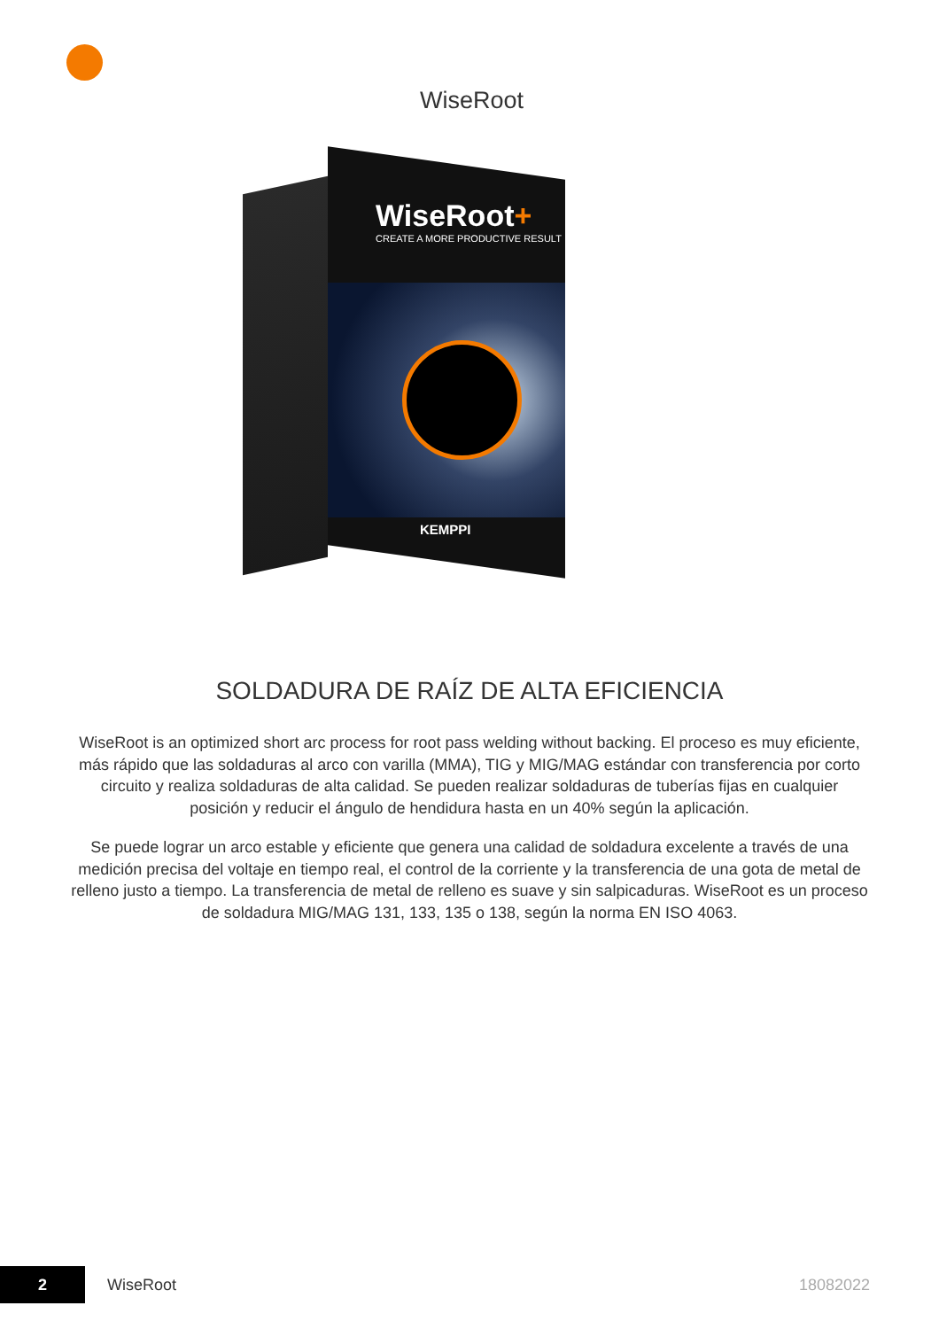WiseRoot
WiseRoot+
CREATE A MORE PRODUCTIVE RESULT
KEMPPI
SOLDADURA DE RAÍZ DE ALTA EFICIENCIA
WiseRoot is an optimized short arc process for root pass welding without backing. El proceso es muy eficiente, más rápido que las soldaduras al arco con varilla (MMA), TIG y MIG/MAG estándar con transferencia por corto circuito y realiza soldaduras de alta calidad. Se pueden realizar soldaduras de tuberías fijas en cualquier posición y reducir el ángulo de hendidura hasta en un 40% según la aplicación.
Se puede lograr un arco estable y eficiente que genera una calidad de soldadura excelente a través de una medición precisa del voltaje en tiempo real, el control de la corriente y la transferencia de una gota de metal de relleno justo a tiempo. La transferencia de metal de relleno es suave y sin salpicaduras. WiseRoot es un proceso de soldadura MIG/MAG 131, 133, 135 o 138, según la norma EN ISO 4063.
2
WiseRoot 18082022